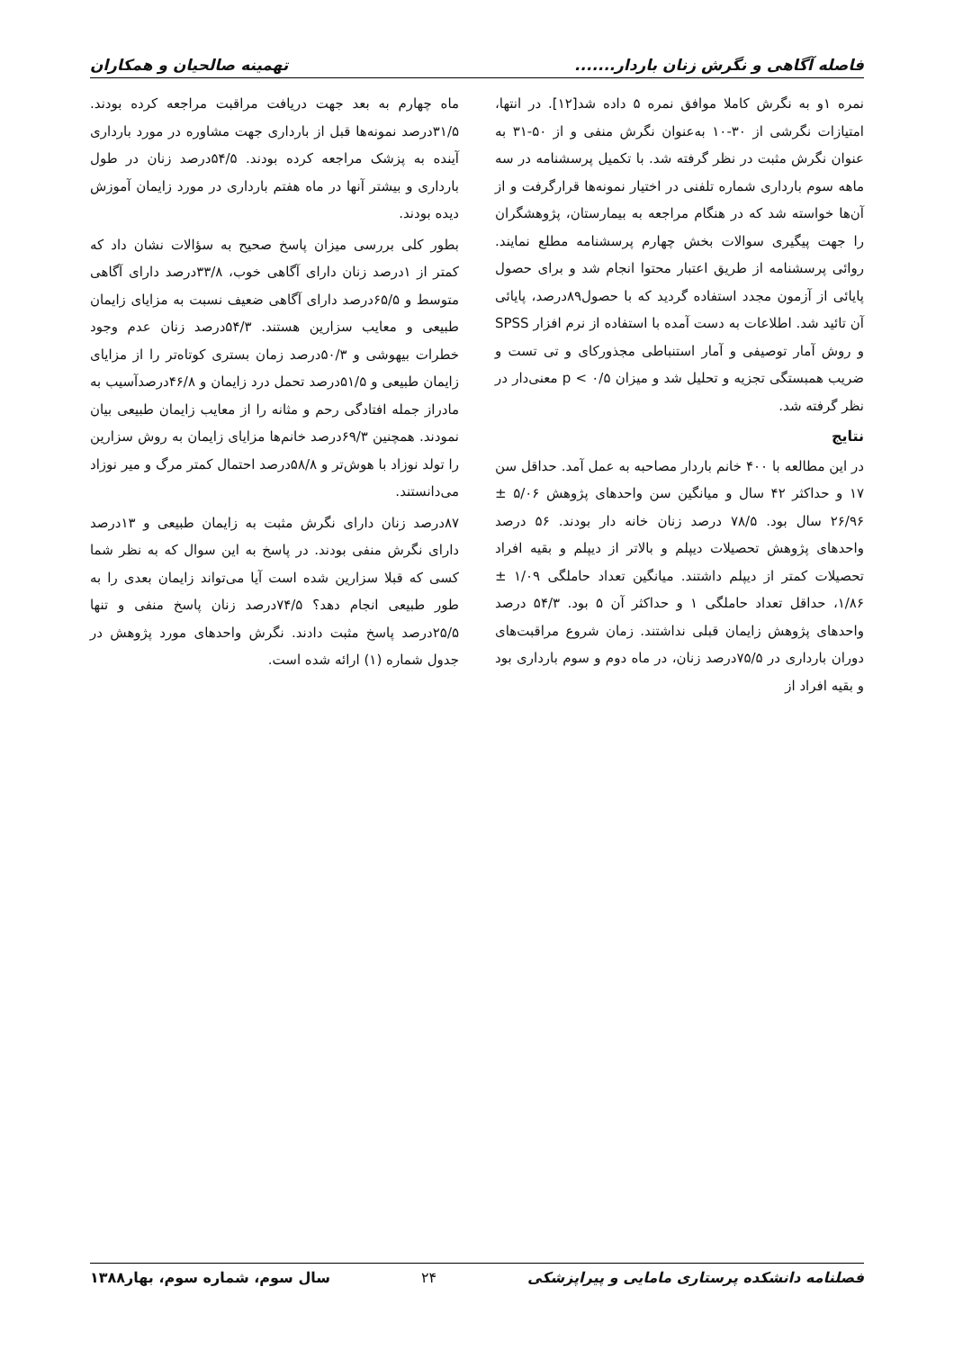فاصله آگاهی و نگرش زنان باردار....... تهمینه صالحیان و همکاران
نمره ۱و به نگرش کاملا موافق نمره ۵ داده شد[۱۲]. در انتها، امتیازات نگرشی از ۳۰-۱۰ به‌عنوان نگرش منفی و از ۵۰-۳۱ به عنوان نگرش مثبت در نظر گرفته شد. با تکمیل پرسشنامه در سه ماهه سوم بارداری شماره تلفنی در اختیار نمونه‌ها قرارگرفت و از آن‌ها خواسته شد که در هنگام مراجعه به بیمارستان، پژوهشگران را جهت پیگیری سوالات بخش چهارم پرسشنامه مطلع نمایند. روائی پرسشنامه از طریق اعتبار محتوا انجام شد و برای حصول پایائی از آزمون مجدد استفاده گردید که با حصول۸۹درصد، پایائی آن تائید شد. اطلاعات به دست آمده با استفاده از نرم افزار SPSS و روش آمار توصیفی و آمار استنباطی مجذورکای و تی تست و ضریب همبستگی تجزیه و تحلیل شد و میزان p < ۰/۵ معنی‌دار در نظر گرفته شد.
نتایج
در این مطالعه با ۴۰۰ خانم باردار مصاحبه به عمل آمد. حداقل سن ۱۷ و حداکثر ۴۲ سال و میانگین سن واحدهای پژوهش ۵/۰۶ ± ۲۶/۹۶ سال بود. ۷۸/۵ درصد زنان خانه دار بودند. ۵۶ درصد واحدهای پژوهش تحصیلات دیپلم و بالاتر از دیپلم و بقیه افراد تحصیلات کمتر از دیپلم داشتند. میانگین تعداد حاملگی ۱/۰۹ ± ۱/۸۶، حداقل تعداد حاملگی ۱ و حداکثر آن ۵ بود. ۵۴/۳ درصد واحدهای پژوهش زایمان قبلی نداشتند. زمان شروع مراقبت‌های دوران بارداری در ۷۵/۵درصد زنان، در ماه دوم و سوم بارداری بود و بقیه افراد از
ماه چهارم به بعد جهت دریافت مراقبت مراجعه کرده بودند. ۳۱/۵درصد نمونه‌ها قبل از بارداری جهت مشاوره در مورد بارداری آینده به پزشک مراجعه کرده بودند. ۵۴/۵درصد زنان در طول بارداری و بیشتر آنها در ماه هفتم بارداری در مورد زایمان آموزش دیده بودند.
بطور کلی بررسی میزان پاسخ صحیح به سؤالات نشان داد که کمتر از ۱درصد زنان دارای آگاهی خوب، ۳۳/۸درصد دارای آگاهی متوسط و ۶۵/۵درصد دارای آگاهی ضعیف نسبت به مزایای زایمان طبیعی و معایب سزارین هستند. ۵۴/۳درصد زنان عدم وجود خطرات بیهوشی و ۵۰/۳درصد زمان بستری کوتاه‌تر را از مزایای زایمان طبیعی و ۵۱/۵درصد تحمل درد زایمان و ۴۶/۸درصدآسیب به مادراز جمله افتادگی رحم و مثانه را از معایب زایمان طبیعی بیان نمودند. همچنین ۶۹/۳درصد خانم‌ها مزایای زایمان به روش سزارین را تولد نوزاد با هوش‌تر و ۵۸/۸درصد احتمال کمتر مرگ و میر نوزاد می‌دانستند.
۸۷درصد زنان دارای نگرش مثبت به زایمان طبیعی و ۱۳درصد دارای نگرش منفی بودند. در پاسخ به این سوال که به نظر شما کسی که قبلا سزارین شده است آیا می‌تواند زایمان بعدی را به طور طبیعی انجام دهد؟ ۷۴/۵درصد زنان پاسخ منفی و تنها ۲۵/۵درصد پاسخ مثبت دادند. نگرش واحدهای مورد پژوهش در جدول شماره (۱) ارائه شده است.
فصلنامه دانشکده پرستاری مامایی و پیراپزشکی ۲۴ سال سوم، شماره سوم، بهار۱۳۸۸